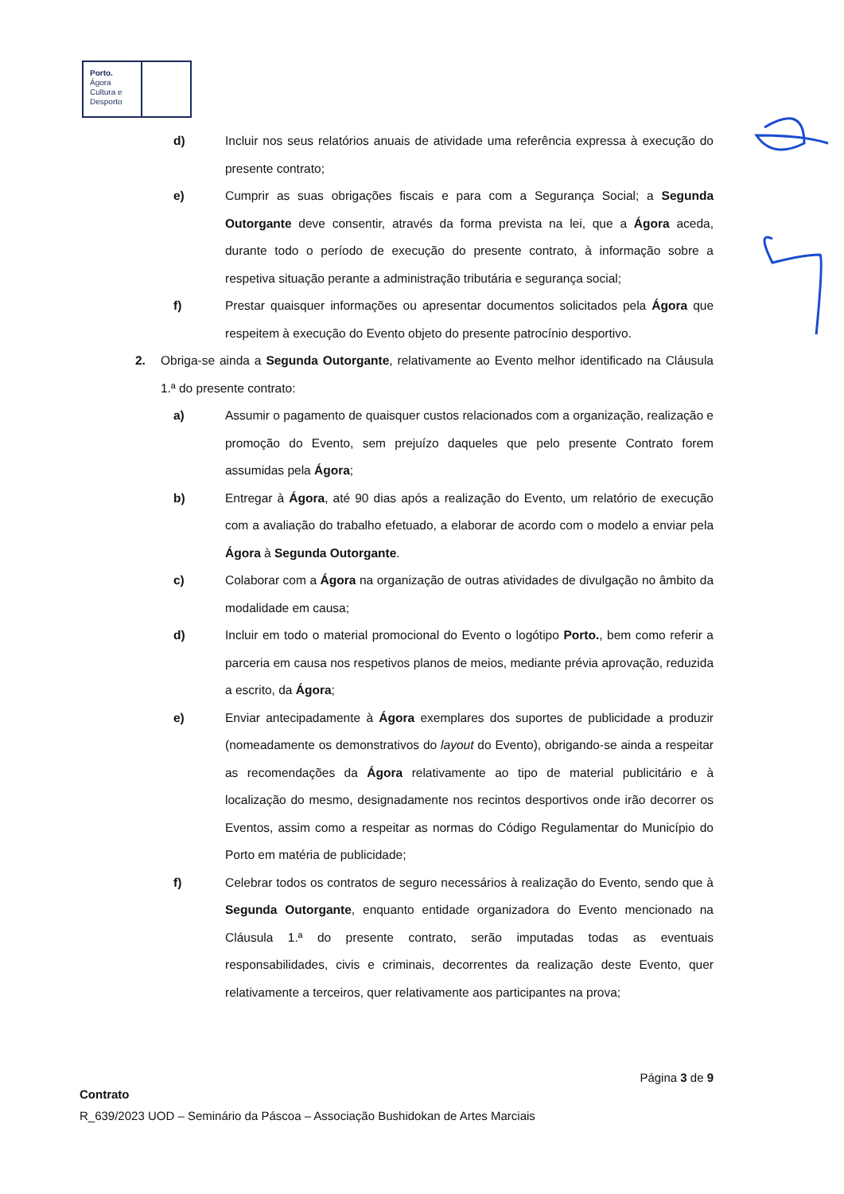Porto.
Ágora
Cultura e
Desporto
d) Incluir nos seus relatórios anuais de atividade uma referência expressa à execução do presente contrato;
e) Cumprir as suas obrigações fiscais e para com a Segurança Social; a Segunda Outorgante deve consentir, através da forma prevista na lei, que a Ágora aceda, durante todo o período de execução do presente contrato, à informação sobre a respetiva situação perante a administração tributária e segurança social;
f) Prestar quaisquer informações ou apresentar documentos solicitados pela Ágora que respeitem à execução do Evento objeto do presente patrocínio desportivo.
2. Obriga-se ainda a Segunda Outorgante, relativamente ao Evento melhor identificado na Cláusula 1.ª do presente contrato:
a) Assumir o pagamento de quaisquer custos relacionados com a organização, realização e promoção do Evento, sem prejuízo daqueles que pelo presente Contrato forem assumidas pela Ágora;
b) Entregar à Ágora, até 90 dias após a realização do Evento, um relatório de execução com a avaliação do trabalho efetuado, a elaborar de acordo com o modelo a enviar pela Ágora à Segunda Outorgante.
c) Colaborar com a Ágora na organização de outras atividades de divulgação no âmbito da modalidade em causa;
d) Incluir em todo o material promocional do Evento o logótipo Porto., bem como referir a parceria em causa nos respetivos planos de meios, mediante prévia aprovação, reduzida a escrito, da Ágora;
e) Enviar antecipadamente à Ágora exemplares dos suportes de publicidade a produzir (nomeadamente os demonstrativos do layout do Evento), obrigando-se ainda a respeitar as recomendações da Ágora relativamente ao tipo de material publicitário e à localização do mesmo, designadamente nos recintos desportivos onde irão decorrer os Eventos, assim como a respeitar as normas do Código Regulamentar do Município do Porto em matéria de publicidade;
f) Celebrar todos os contratos de seguro necessários à realização do Evento, sendo que à Segunda Outorgante, enquanto entidade organizadora do Evento mencionado na Cláusula 1.ª do presente contrato, serão imputadas todas as eventuais responsabilidades, civis e criminais, decorrentes da realização deste Evento, quer relativamente a terceiros, quer relativamente aos participantes na prova;
Página 3 de 9
Contrato
R_639/2023 UOD – Seminário da Páscoa – Associação Bushidokan de Artes Marciais